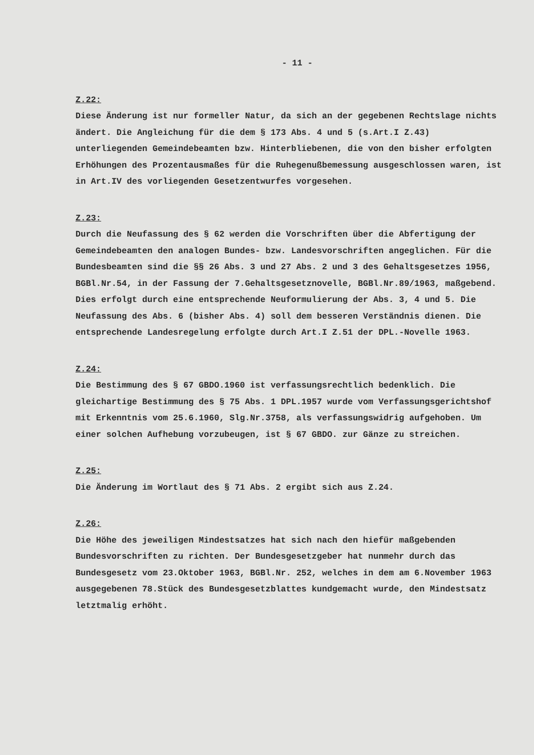- 11 -
Z.22:
Diese Änderung ist nur formeller Natur, da sich an der gegebenen Rechtslage nichts ändert. Die Angleichung für die dem § 173 Abs. 4 und 5 (s.Art.I Z.43) unterliegenden Gemeindebeamten bzw. Hinterbliebenen, die von den bisher erfolgten Erhöhungen des Prozentausmaßes für die Ruhegenußbemessung ausgeschlossen waren, ist in Art.IV des vorliegenden Gesetzentwurfes vorgesehen.
Z.23:
Durch die Neufassung des § 62 werden die Vorschriften über die Abfertigung der Gemeindebeamten den analogen Bundes- bzw. Landesvorschriften angeglichen. Für die Bundesbeamten sind die §§ 26 Abs. 3 und 27 Abs. 2 und 3 des Gehaltsgesetzes 1956, BGBl.Nr.54, in der Fassung der 7.Gehaltsgesetznovelle, BGBl.Nr.89/1963, maßgebend. Dies erfolgt durch eine entsprechende Neuformulierung der Abs. 3, 4 und 5. Die Neufassung des Abs. 6 (bisher Abs. 4) soll dem besseren Verständnis dienen. Die entsprechende Landesregelung erfolgte durch Art.I Z.51 der DPL.-Novelle 1963.
Z.24:
Die Bestimmung des § 67 GBDO.1960 ist verfassungsrechtlich bedenklich. Die gleichartige Bestimmung des § 75 Abs. 1 DPL.1957 wurde vom Verfassungsgerichtshof mit Erkenntnis vom 25.6.1960, Slg.Nr.3758, als verfassungswidrig aufgehoben. Um einer solchen Aufhebung vorzubeugen, ist § 67 GBDO. zur Gänze zu streichen.
Z.25:
Die Änderung im Wortlaut des § 71 Abs. 2 ergibt sich aus Z.24.
Z.26:
Die Höhe des jeweiligen Mindestsatzes hat sich nach den hiefür maßgebenden Bundesvorschriften zu richten. Der Bundesgesetzgeber hat nunmehr durch das Bundesgesetz vom 23.Oktober 1963, BGBl.Nr. 252, welches in dem am 6.November 1963 ausgegebenen 78.Stück des Bundesgesetzblattes kundgemacht wurde, den Mindestsatz letztmalig erhöht.